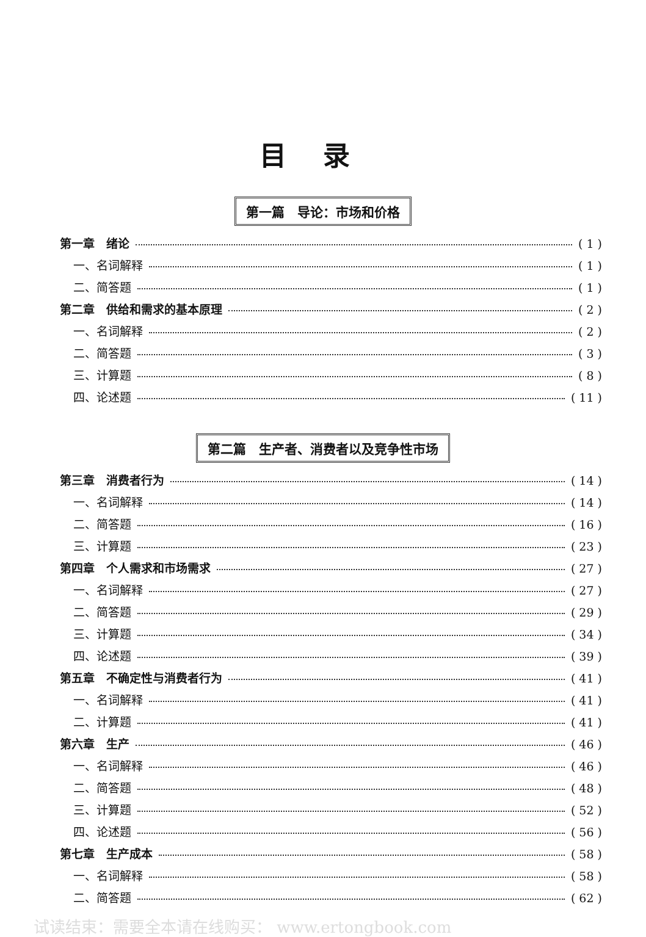目录
第一篇　导论：市场和价格
第一章　绪论 ( 1 )
一、名词解释 ( 1 )
二、简答题 ( 1 )
第二章　供给和需求的基本原理 ( 2 )
一、名词解释 ( 2 )
二、简答题 ( 3 )
三、计算题 ( 8 )
四、论述题 ( 11 )
第二篇　生产者、消费者以及竞争性市场
第三章　消费者行为 ( 14 )
一、名词解释 ( 14 )
二、简答题 ( 16 )
三、计算题 ( 23 )
第四章　个人需求和市场需求 ( 27 )
一、名词解释 ( 27 )
二、简答题 ( 29 )
三、计算题 ( 34 )
四、论述题 ( 39 )
第五章　不确定性与消费者行为 ( 41 )
一、名词解释 ( 41 )
二、计算题 ( 41 )
第六章　生产 ( 46 )
一、名词解释 ( 46 )
二、简答题 ( 48 )
三、计算题 ( 52 )
四、论述题 ( 56 )
第七章　生产成本 ( 58 )
一、名词解释 ( 58 )
二、简答题 ( 62 )
试读结束：需要全本请在线购买： www.ertongbook.com